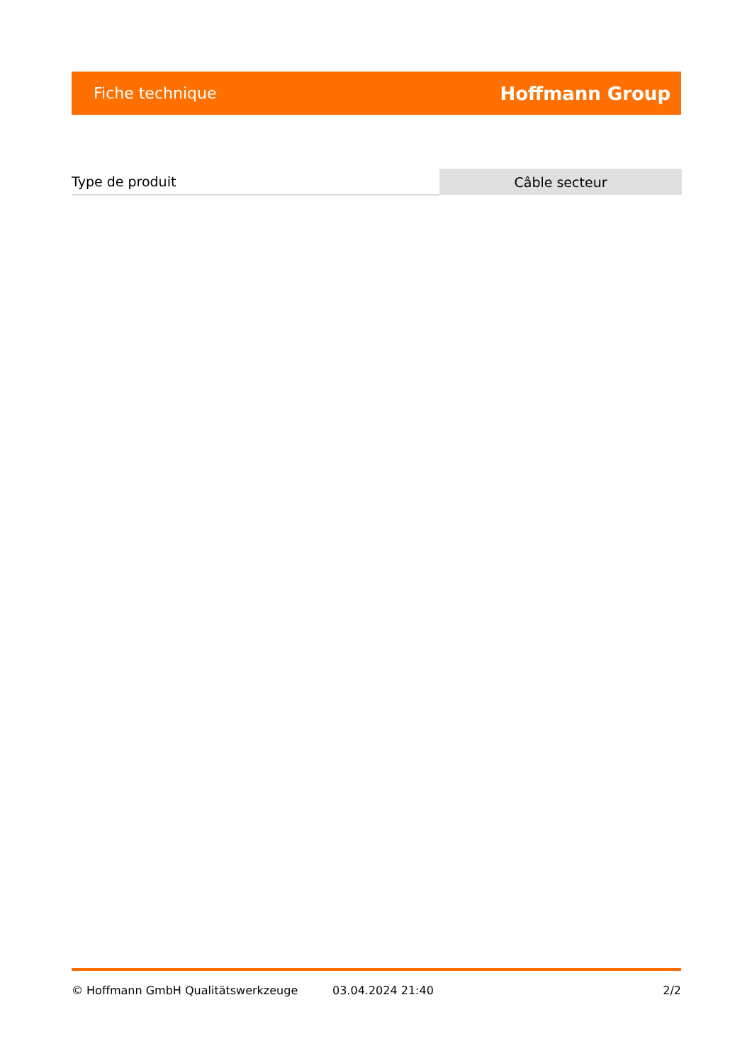Fiche technique Hoffmann Group
| Type de produit | Câble secteur |
© Hoffmann GmbH Qualitätswerkzeuge 03.04.2024 21:40 2/2